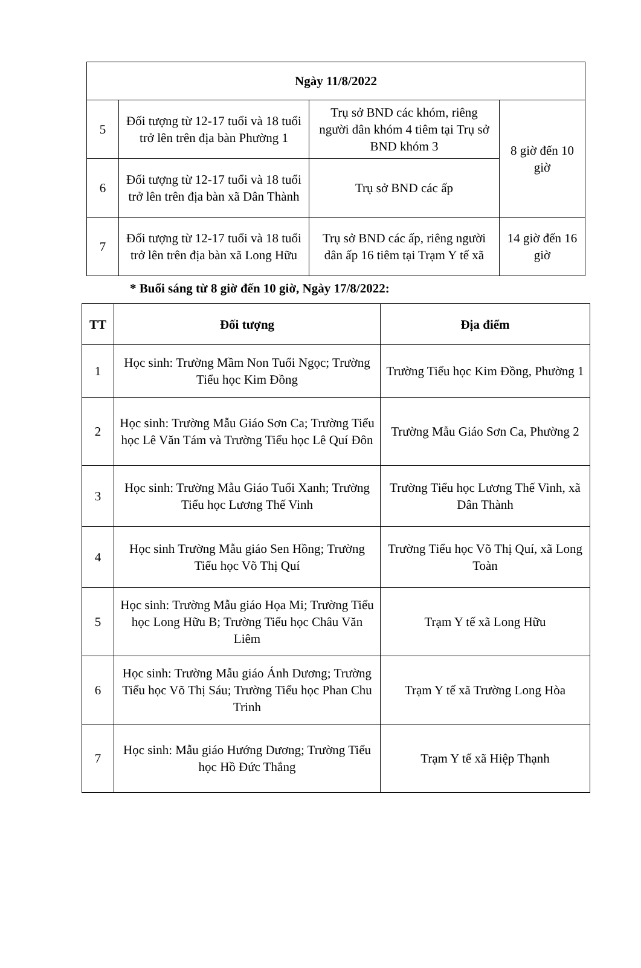| Ngày 11/8/2022 | | | |
| --- | --- | --- | --- |
| 5 | Đối tượng từ 12-17 tuổi và 18 tuổi trở lên trên địa bàn Phường 1 | Trụ sở BND các khóm, riêng người dân khóm 4 tiêm tại Trụ sở BND khóm 3 | 8 giờ đến 10 giờ |
| 6 | Đối tượng từ 12-17 tuổi và 18 tuổi trở lên trên địa bàn xã Dân Thành | Trụ sở BND các ấp | |
| 7 | Đối tượng từ 12-17 tuổi và 18 tuổi trở lên trên địa bàn xã Long Hữu | Trụ sở BND các ấp, riêng người dân ấp 16 tiêm tại Trạm Y tế xã | 14 giờ đến 16 giờ |
* Buổi sáng từ 8 giờ đến 10 giờ, Ngày 17/8/2022:
| TT | Đối tượng | Địa điểm |
| --- | --- | --- |
| 1 | Học sinh: Trường Mầm Non Tuổi Ngọc; Trường Tiểu học Kim Đồng | Trường Tiểu học Kim Đồng, Phường 1 |
| 2 | Học sinh: Trường Mẫu Giáo Sơn Ca; Trường Tiểu học Lê Văn Tám và Trường Tiểu học Lê Quí Đôn | Trường Mẫu Giáo Sơn Ca, Phường 2 |
| 3 | Học sinh: Trường Mẫu Giáo Tuổi Xanh; Trường Tiểu học Lương Thế Vinh | Trường Tiểu học Lương Thế Vinh, xã Dân Thành |
| 4 | Học sinh Trường Mẫu giáo Sen Hồng; Trường Tiểu học Võ Thị Quí | Trường Tiểu học Võ Thị Quí, xã Long Toàn |
| 5 | Học sinh: Trường Mẫu giáo Họa Mi; Trường Tiểu học Long Hữu B; Trường Tiểu học Châu Văn Liêm | Trạm Y tế xã Long Hữu |
| 6 | Học sinh: Trường Mẫu giáo Ánh Dương; Trường Tiểu học Võ Thị Sáu; Trường Tiểu học Phan Chu Trinh | Trạm Y tế xã Trường Long Hòa |
| 7 | Học sinh: Mẫu giáo Hướng Dương; Trường Tiểu học Hồ Đức Thắng | Trạm Y tế xã Hiệp Thạnh |